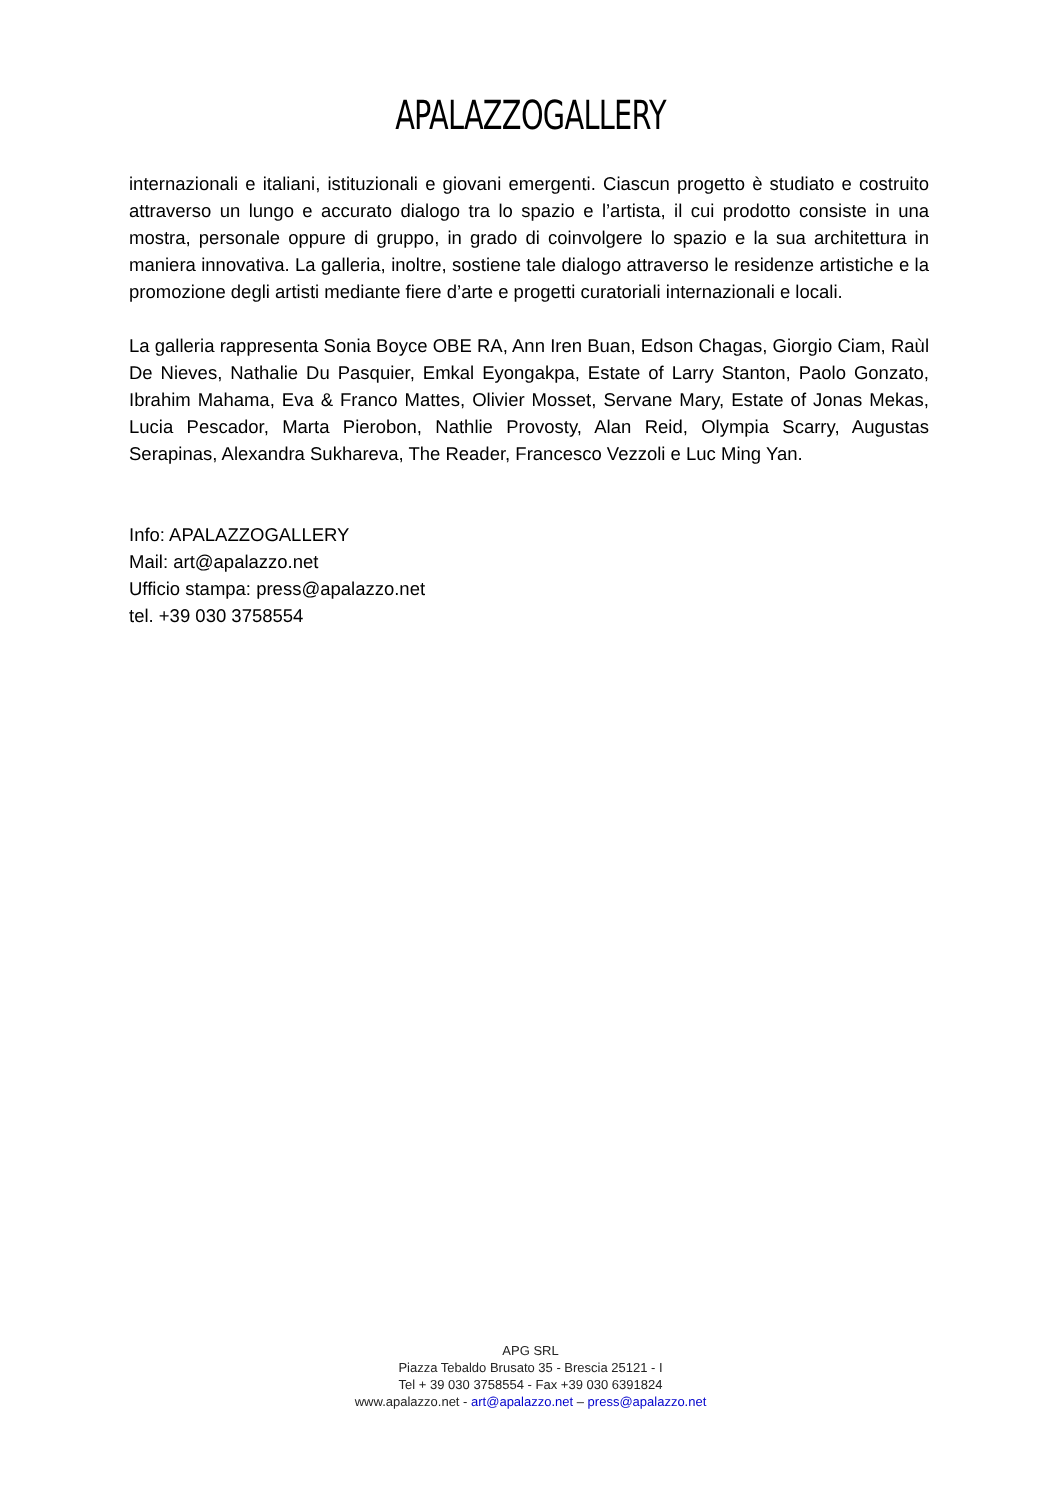APALAZZOGALLERY
internazionali e italiani, istituzionali e giovani emergenti. Ciascun progetto è studiato e costruito attraverso un lungo e accurato dialogo tra lo spazio e l’artista, il cui prodotto consiste in una mostra, personale oppure di gruppo, in grado di coinvolgere lo spazio e la sua architettura in maniera innovativa. La galleria, inoltre, sostiene tale dialogo attraverso le residenze artistiche e la promozione degli artisti mediante fiere d’arte e progetti curatoriali internazionali e locali.
La galleria rappresenta Sonia Boyce OBE RA, Ann Iren Buan, Edson Chagas, Giorgio Ciam, Raùl De Nieves, Nathalie Du Pasquier, Emkal Eyongakpa, Estate of Larry Stanton, Paolo Gonzato, Ibrahim Mahama, Eva & Franco Mattes, Olivier Mosset, Servane Mary, Estate of Jonas Mekas, Lucia Pescador, Marta Pierobon, Nathlie Provosty, Alan Reid, Olympia Scarry, Augustas Serapinas, Alexandra Sukhareva, The Reader, Francesco Vezzoli e Luc Ming Yan.
Info: APALAZZOGALLERY
Mail: art@apalazzo.net
Ufficio stampa: press@apalazzo.net
tel. +39 030 3758554
APG SRL
Piazza Tebaldo Brusato 35 - Brescia 25121 - I
Tel + 39 030 3758554 - Fax +39 030 6391824
www.apalazzo.net - art@apalazzo.net – press@apalazzo.net